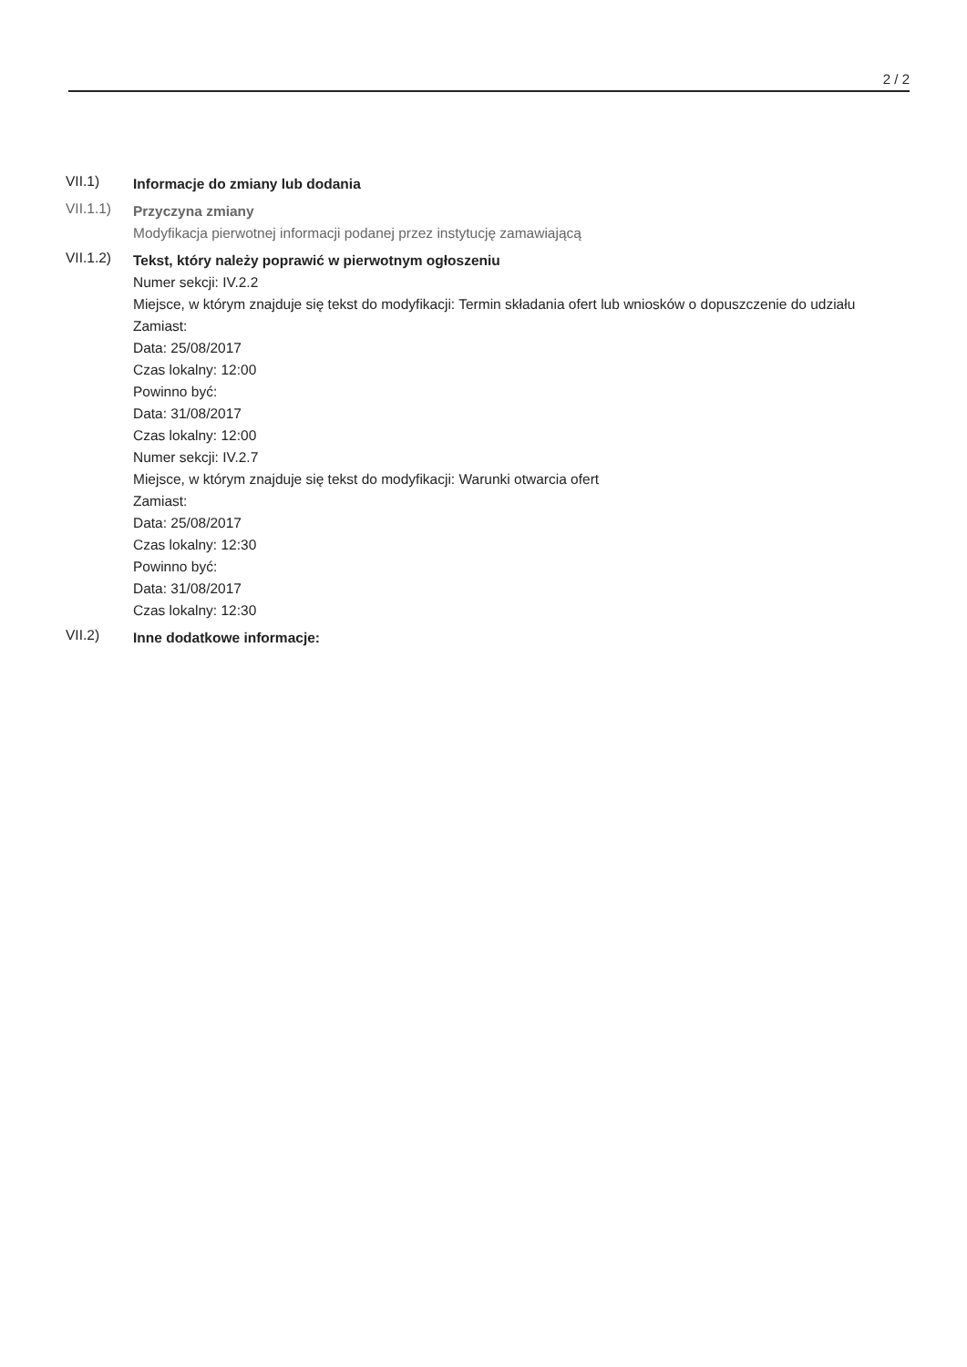2 / 2
VII.1)
Informacje do zmiany lub dodania
VII.1.1)
Przyczyna zmiany
Modyfikacja pierwotnej informacji podanej przez instytucję zamawiającą
VII.1.2)
Tekst, który należy poprawić w pierwotnym ogłoszeniu
Numer sekcji: IV.2.2
Miejsce, w którym znajduje się tekst do modyfikacji: Termin składania ofert lub wniosków o dopuszczenie do udziału
Zamiast:
Data: 25/08/2017
Czas lokalny: 12:00
Powinno być:
Data: 31/08/2017
Czas lokalny: 12:00
Numer sekcji: IV.2.7
Miejsce, w którym znajduje się tekst do modyfikacji: Warunki otwarcia ofert
Zamiast:
Data: 25/08/2017
Czas lokalny: 12:30
Powinno być:
Data: 31/08/2017
Czas lokalny: 12:30
VII.2)
Inne dodatkowe informacje: